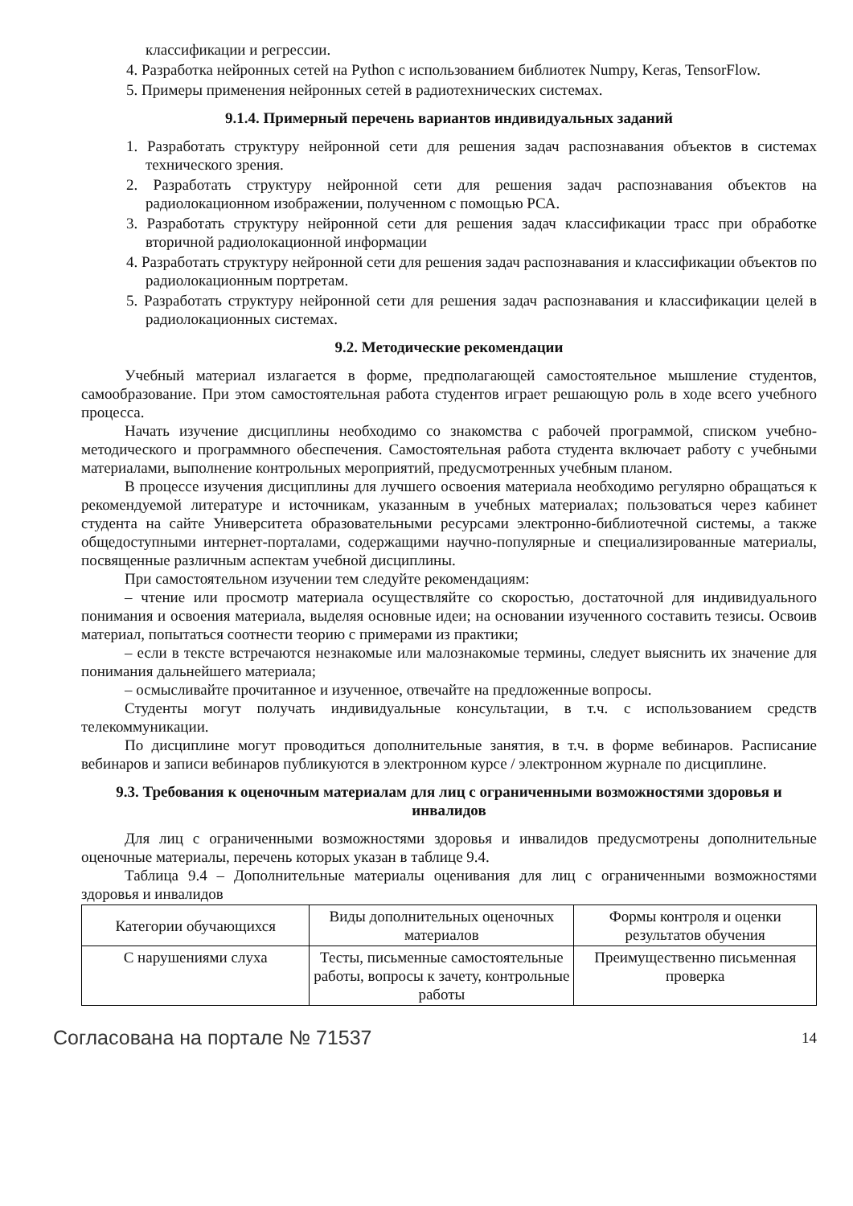классификации и регрессии.
4. Разработка нейронных сетей на Python с использованием библиотек Numpy, Keras, TensorFlow.
5. Примеры применения нейронных сетей в радиотехнических системах.
9.1.4. Примерный перечень вариантов индивидуальных заданий
1. Разработать структуру нейронной сети для решения задач распознавания объектов в системах технического зрения.
2. Разработать структуру нейронной сети для решения задач распознавания объектов на радиолокационном изображении, полученном с помощью РСА.
3. Разработать структуру нейронной сети для решения задач классификации трасс при обработке вторичной радиолокационной информации
4. Разработать структуру нейронной сети для решения задач распознавания и классификации объектов по радиолокационным портретам.
5. Разработать структуру нейронной сети для решения задач распознавания и классификации целей в радиолокационных системах.
9.2. Методические рекомендации
Учебный материал излагается в форме, предполагающей самостоятельное мышление студентов, самообразование. При этом самостоятельная работа студентов играет решающую роль в ходе всего учебного процесса.
Начать изучение дисциплины необходимо со знакомства с рабочей программой, списком учебно-методического и программного обеспечения. Самостоятельная работа студента включает работу с учебными материалами, выполнение контрольных мероприятий, предусмотренных учебным планом.
В процессе изучения дисциплины для лучшего освоения материала необходимо регулярно обращаться к рекомендуемой литературе и источникам, указанным в учебных материалах; пользоваться через кабинет студента на сайте Университета образовательными ресурсами электронно-библиотечной системы, а также общедоступными интернет-порталами, содержащими научно-популярные и специализированные материалы, посвященные различным аспектам учебной дисциплины.
При самостоятельном изучении тем следуйте рекомендациям:
– чтение или просмотр материала осуществляйте со скоростью, достаточной для индивидуального понимания и освоения материала, выделяя основные идеи; на основании изученного составить тезисы. Освоив материал, попытаться соотнести теорию с примерами из практики;
– если в тексте встречаются незнакомые или малознакомые термины, следует выяснить их значение для понимания дальнейшего материала;
– осмысливайте прочитанное и изученное, отвечайте на предложенные вопросы.
Студенты могут получать индивидуальные консультации, в т.ч. с использованием средств телекоммуникации.
По дисциплине могут проводиться дополнительные занятия, в т.ч. в форме вебинаров. Расписание вебинаров и записи вебинаров публикуются в электронном курсе / электронном журнале по дисциплине.
9.3. Требования к оценочным материалам для лиц с ограниченными возможностями здоровья и инвалидов
Для лиц с ограниченными возможностями здоровья и инвалидов предусмотрены дополнительные оценочные материалы, перечень которых указан в таблице 9.4.
Таблица 9.4 – Дополнительные материалы оценивания для лиц с ограниченными возможностями здоровья и инвалидов
| Категории обучающихся | Виды дополнительных оценочных материалов | Формы контроля и оценки результатов обучения |
| --- | --- | --- |
| С нарушениями слуха | Тесты, письменные самостоятельные работы, вопросы к зачету, контрольные работы | Преимущественно письменная проверка |
Согласована на портале № 71537 14